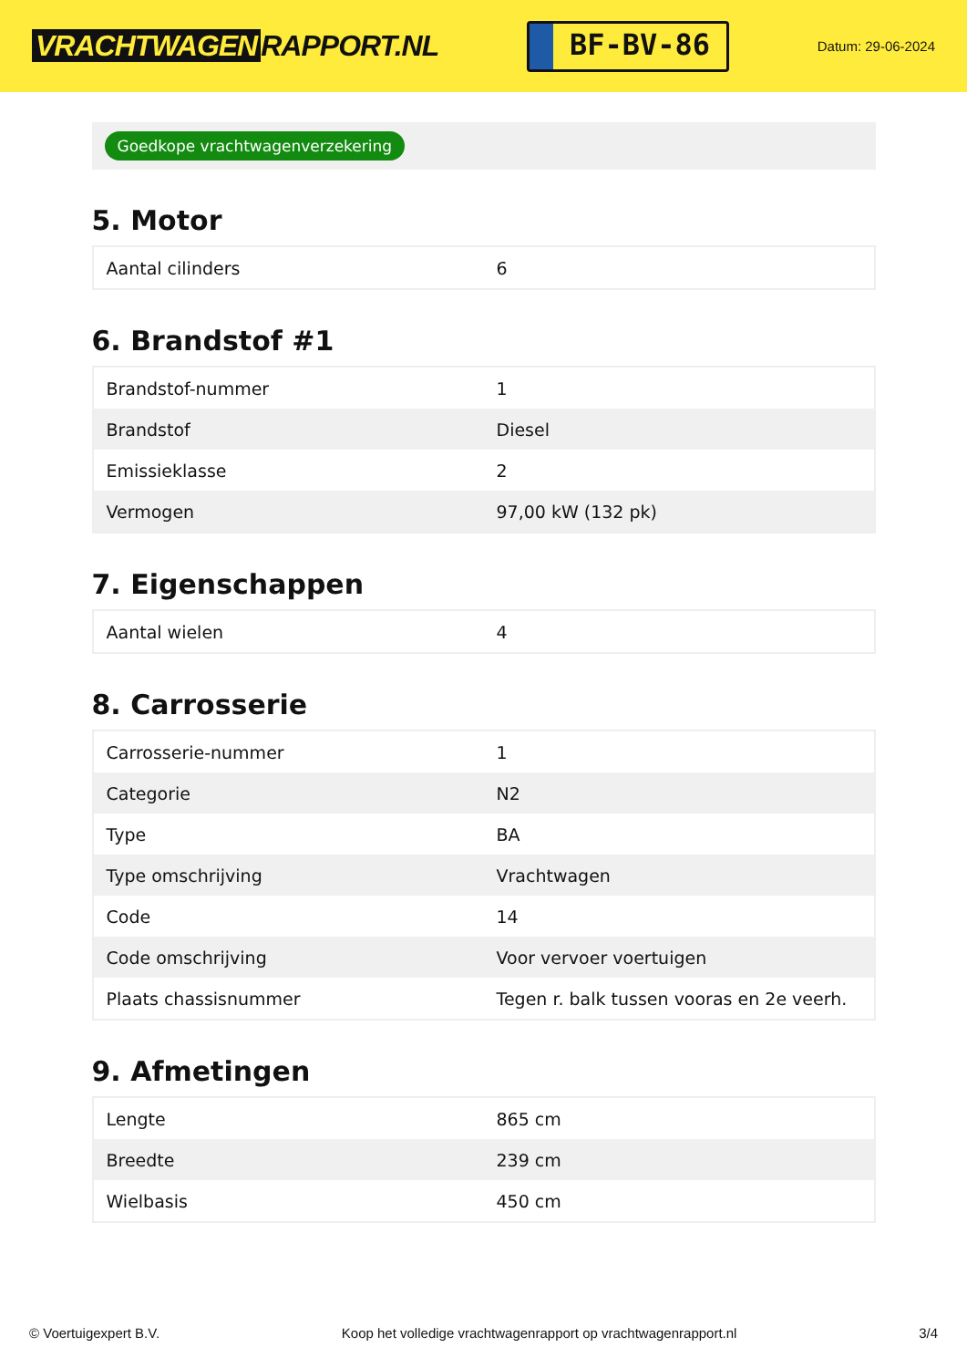VRACHTWAGEN RAPPORT.NL
BF-BV-86
Datum: 29-06-2024
Goedkope vrachtwagenverzekering
5. Motor
| Aantal cilinders | 6 |
6. Brandstof #1
| Brandstof-nummer | 1 |
| Brandstof | Diesel |
| Emissieklasse | 2 |
| Vermogen | 97,00 kW (132 pk) |
7. Eigenschappen
| Aantal wielen | 4 |
8. Carrosserie
| Carrosserie-nummer | 1 |
| Categorie | N2 |
| Type | BA |
| Type omschrijving | Vrachtwagen |
| Code | 14 |
| Code omschrijving | Voor vervoer voertuigen |
| Plaats chassisnummer | Tegen r. balk tussen vooras en 2e veerh. |
9. Afmetingen
| Lengte | 865 cm |
| Breedte | 239 cm |
| Wielbasis | 450 cm |
© Voertuigexpert B.V. Koop het volledige vrachtwagenrapport op vrachtwagenrapport.nl 3/4